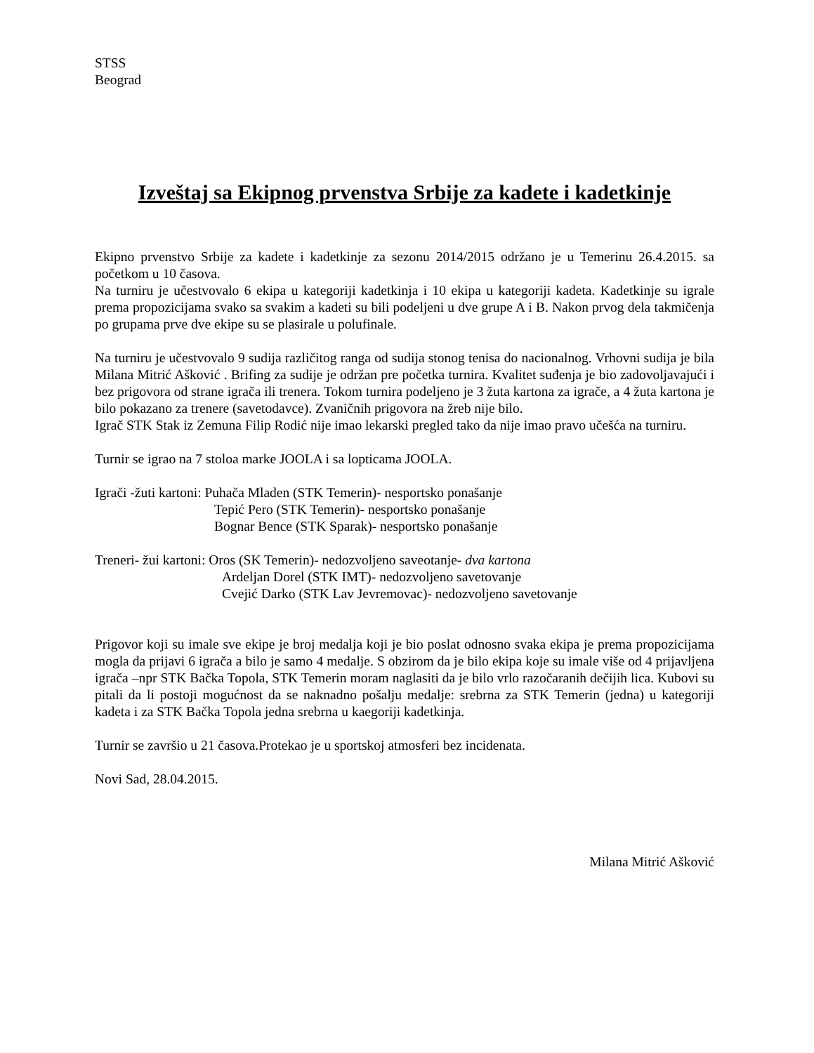STSS
Beograd
Izveštaj sa Ekipnog prvenstva Srbije za kadete i kadetkinje
Ekipno prvenstvo Srbije za kadete i kadetkinje za sezonu 2014/2015 održano je u Temerinu 26.4.2015. sa početkom u 10 časova.
Na turniru je učestvovalo 6 ekipa u kategoriji kadetkinja i 10 ekipa u kategoriji kadeta. Kadetkinje su igrale prema propozicijama svako sa svakim a kadeti su bili podeljeni u dve grupe A i B. Nakon prvog dela takmičenja po grupama prve dve ekipe su se plasirale u polufinale.
Na turniru je učestvovalo 9 sudija različitog ranga od sudija stonog tenisa do nacionalnog. Vrhovni sudija je bila Milana Mitrić Ašković . Brifing za sudije je održan pre početka turnira. Kvalitet suđenja je bio zadovoljavajući i bez prigovora od strane igrača ili trenera. Tokom turnira podeljeno je 3 žuta kartona za igrače, a 4 žuta kartona je bilo pokazano za trenere (savetodavce). Zvaničnih prigovora na žreb nije bilo.
Igrač STK Stak iz Zemuna Filip Rodić nije imao lekarski pregled tako da nije imao pravo učešća na turniru.
Turnir se igrao na 7 stoloa marke JOOLA i sa lopticama JOOLA.
Igrači -žuti kartoni: Puhača Mladen (STK Temerin)- nesportsko ponašanje
Tepić Pero (STK Temerin)- nesportsko ponašanje
Bognar Bence (STK Sparak)- nesportsko ponašanje
Treneri- žui kartoni: Oros (SK Temerin)- nedozvoljeno saveotanje- dva kartona
Ardeljan Dorel (STK IMT)- nedozvoljeno savetovanje
Cvejić Darko (STK Lav Jevremovac)- nedozvoljeno savetovanje
Prigovor koji su imale sve ekipe je broj medalja koji je bio poslat odnosno svaka ekipa je prema propozicijama mogla da prijavi 6 igrača a bilo je samo 4 medalje. S obzirom da je bilo ekipa koje su imale više od 4 prijavljena igrača –npr STK Bačka Topola, STK Temerin moram naglasiti da je bilo vrlo razočaranih dečijih lica. Kubovi su pitali da li postoji mogućnost da se naknadno pošalju medalje: srebrna za STK Temerin (jedna) u kategoriji kadeta i za STK Bačka Topola jedna srebrna u kaegoriji kadetkinja.
Turnir se završio u 21 časova.Protekao je u sportskoj atmosferi bez incidenata.
Novi Sad, 28.04.2015.
Milana Mitrić Ašković